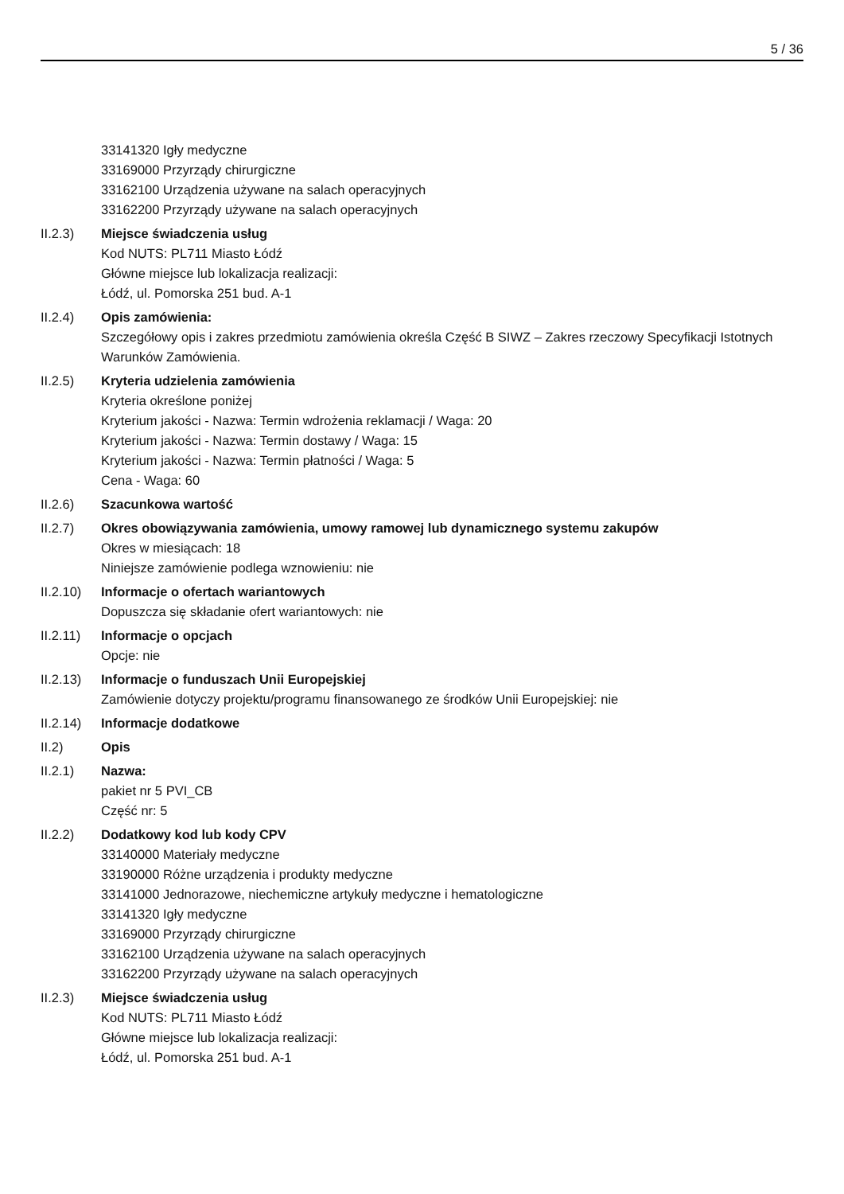5 / 36
33141320 Igły medyczne
33169000 Przyrządy chirurgiczne
33162100 Urządzenia używane na salach operacyjnych
33162200 Przyrządy używane na salach operacyjnych
II.2.3) Miejsce świadczenia usług
Kod NUTS: PL711 Miasto Łódź
Główne miejsce lub lokalizacja realizacji:
Łódź, ul. Pomorska 251 bud. A-1
II.2.4) Opis zamówienia:
Szczegółowy opis i zakres przedmiotu zamówienia określa Część B SIWZ – Zakres rzeczowy Specyfikacji Istotnych Warunków Zamówienia.
II.2.5) Kryteria udzielenia zamówienia
Kryteria określone poniżej
Kryterium jakości - Nazwa: Termin wdrożenia reklamacji / Waga: 20
Kryterium jakości - Nazwa: Termin dostawy / Waga: 15
Kryterium jakości - Nazwa: Termin płatności / Waga: 5
Cena - Waga: 60
II.2.6) Szacunkowa wartość
II.2.7) Okres obowiązywania zamówienia, umowy ramowej lub dynamicznego systemu zakupów
Okres w miesiącach: 18
Niniejsze zamówienie podlega wznowieniu: nie
II.2.10)
Informacje o ofertach wariantowych
Dopuszcza się składanie ofert wariantowych: nie
II.2.11)
Informacje o opcjach
Opcje: nie
II.2.13)
Informacje o funduszach Unii Europejskiej
Zamówienie dotyczy projektu/programu finansowanego ze środków Unii Europejskiej: nie
II.2.14)
Informacje dodatkowe
II.2) Opis
II.2.1) Nazwa:
pakiet nr 5 PVI_CB
Część nr: 5
II.2.2) Dodatkowy kod lub kody CPV
33140000 Materiały medyczne
33190000 Różne urządzenia i produkty medyczne
33141000 Jednorazowe, niechemiczne artykuły medyczne i hematologiczne
33141320 Igły medyczne
33169000 Przyrządy chirurgiczne
33162100 Urządzenia używane na salach operacyjnych
33162200 Przyrządy używane na salach operacyjnych
II.2.3) Miejsce świadczenia usług
Kod NUTS: PL711 Miasto Łódź
Główne miejsce lub lokalizacja realizacji:
Łódź, ul. Pomorska 251 bud. A-1